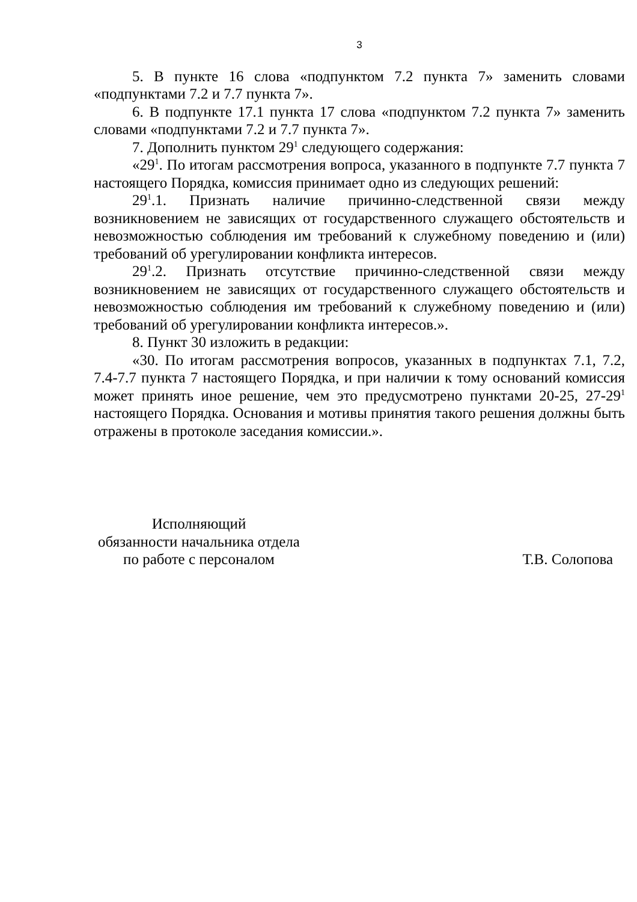3
5. В пункте 16 слова «подпунктом 7.2 пункта 7» заменить словами «подпунктами 7.2 и 7.7 пункта 7».
6. В подпункте 17.1 пункта 17 слова «подпунктом 7.2 пункта 7» заменить словами «подпунктами 7.2 и 7.7 пункта 7».
7. Дополнить пунктом 29<sup>1</sup> следующего содержания:
«29<sup>1</sup>. По итогам рассмотрения вопроса, указанного в подпункте 7.7 пункта 7 настоящего Порядка, комиссия принимает одно из следующих решений:
29<sup>1</sup>.1. Признать наличие причинно-следственной связи между возникновением не зависящих от государственного служащего обстоятельств и невозможностью соблюдения им требований к служебному поведению и (или) требований об урегулировании конфликта интересов.
29<sup>1</sup>.2. Признать отсутствие причинно-следственной связи между возникновением не зависящих от государственного служащего обстоятельств и невозможностью соблюдения им требований к служебному поведению и (или) требований об урегулировании конфликта интересов.».
8. Пункт 30 изложить в редакции:
«30. По итогам рассмотрения вопросов, указанных в подпунктах 7.1, 7.2, 7.4-7.7 пункта 7 настоящего Порядка, и при наличии к тому оснований комиссия может принять иное решение, чем это предусмотрено пунктами 20-25, 27-29<sup>1</sup> настоящего Порядка. Основания и мотивы принятия такого решения должны быть отражены в протоколе заседания комиссии.».
Исполняющий
обязанности начальника отдела
по работе с персоналом
Т.В. Солопова